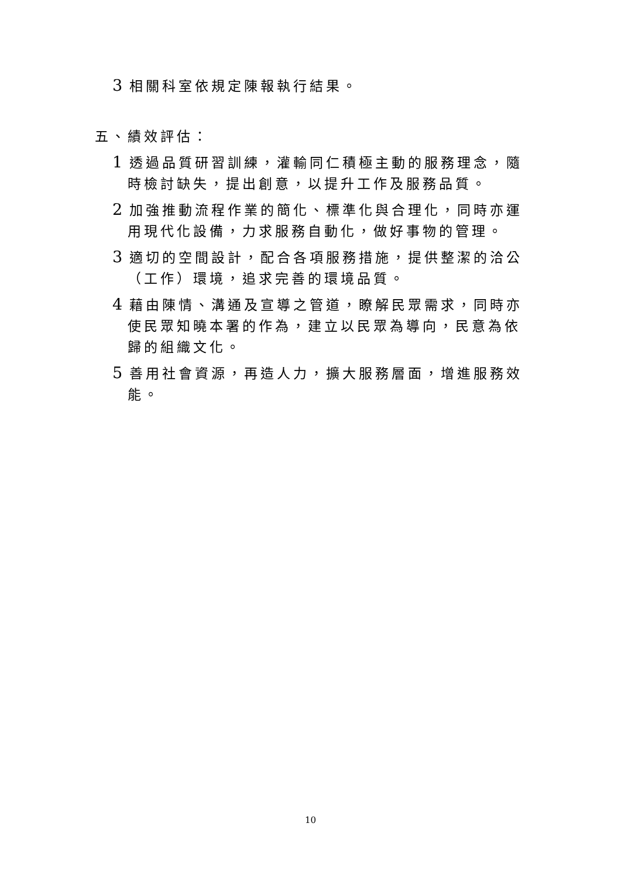3 相關科室依規定陳報執行結果。
五、績效評估：
1 透過品質研習訓練，灌輸同仁積極主動的服務理念，隨時檢討缺失，提出創意，以提升工作及服務品質。
2 加強推動流程作業的簡化、標準化與合理化，同時亦運用現代化設備，力求服務自動化，做好事物的管理。
3 適切的空間設計，配合各項服務措施，提供整潔的洽公（工作）環境，追求完善的環境品質。
4 藉由陳情、溝通及宣導之管道，瞭解民眾需求，同時亦使民眾知曉本署的作為，建立以民眾為導向，民意為依歸的組織文化。
5 善用社會資源，再造人力，擴大服務層面，增進服務效能。
10